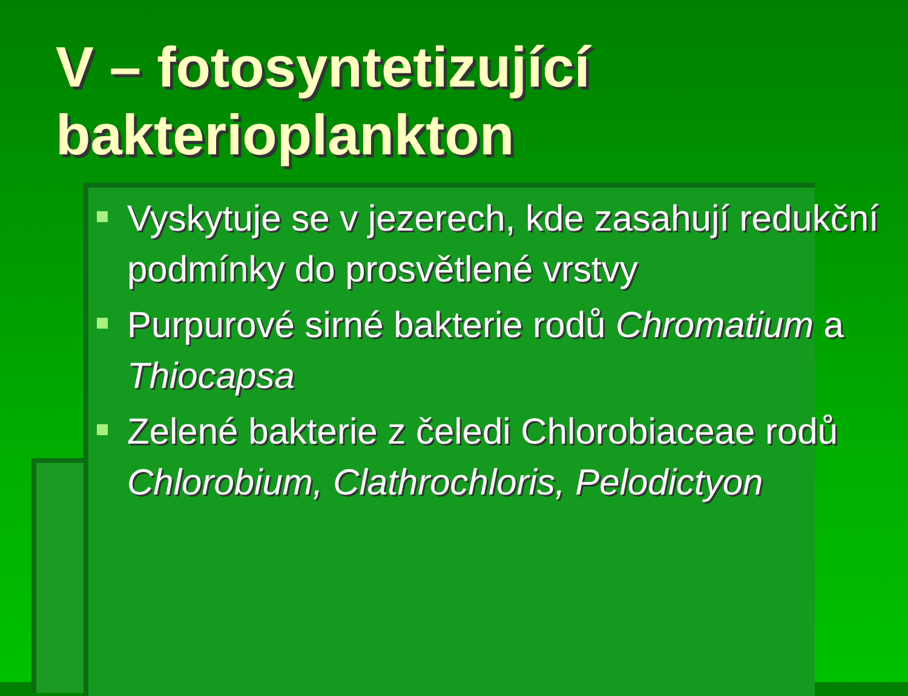V – fotosyntetizující bakterioplankton
Vyskytuje se v jezerech, kde zasahují redukční podmínky do prosvětlené vrstvy
Purpurové sirné bakterie rodů Chromatium a Thiocapsa
Zelené bakterie z čeledi Chlorobiaceae rodů Chlorobium, Clathrochloris, Pelodictyon